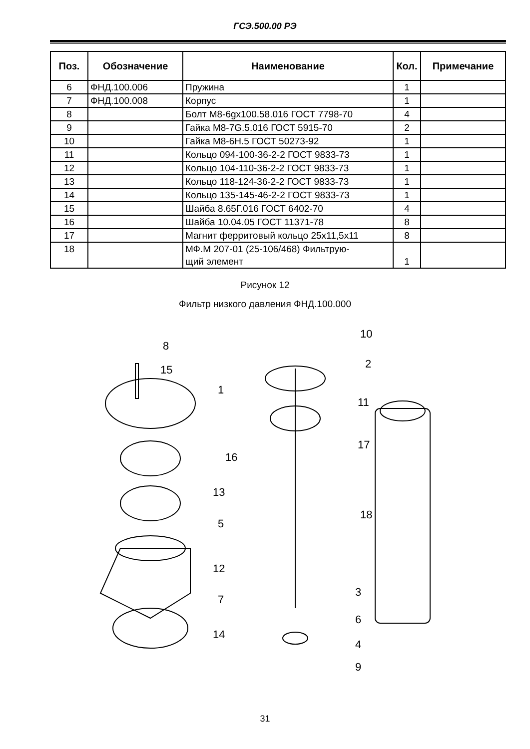ГСЭ.500.00 РЭ
| Поз. | Обозначение | Наименование | Кол. | Примечание |
| --- | --- | --- | --- | --- |
| 6 | ФНД.100.006 | Пружина | 1 | |
| 7 | ФНД.100.008 | Корпус | 1 | |
| 8 | | Болт М8-6gx100.58.016 ГОСТ 7798-70 | 4 | |
| 9 | | Гайка М8-7G.5.016 ГОСТ 5915-70 | 2 | |
| 10 | | Гайка М8-6Н.5 ГОСТ 50273-92 | 1 | |
| 11 | | Кольцо 094-100-36-2-2 ГОСТ 9833-73 | 1 | |
| 12 | | Кольцо 104-110-36-2-2 ГОСТ 9833-73 | 1 | |
| 13 | | Кольцо 118-124-36-2-2 ГОСТ 9833-73 | 1 | |
| 14 | | Кольцо 135-145-46-2-2 ГОСТ 9833-73 | 1 | |
| 15 | | Шайба 8.65Г.016 ГОСТ 6402-70 | 4 | |
| 16 | | Шайба 10.04.05 ГОСТ 11371-78 | 8 | |
| 17 | | Магнит ферритовый кольцо 25x11,5x11 | 8 | |
| 18 | | МФ.М 207-01 (25-106/468) Фильтрую- щий элемент | 1 | |
Рисунок 12
Фильтр низкого давления ФНД.100.000
8
15
1
13
5
12
7
14
10
2
11
17
16
18
3
6
4
9
31